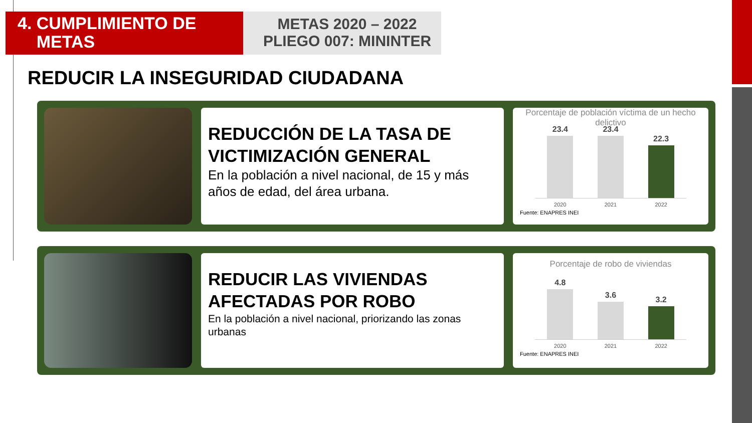4. CUMPLIMIENTO DE
METAS
METAS 2020 – 2022
PLIEGO 007: MININTER
REDUCIR LA INSEGURIDAD CIUDADANA
REDUCCIÓN DE LA TASA DE VICTIMIZACIÓN GENERAL
En la población a nivel nacional, de 15 y más años de edad, del área urbana.
Porcentaje de población víctima de un hecho delictivo
23.4
23.4
22.3
2020 2021 2022
Fuente: ENAPRES INEI
REDUCIR LAS VIVIENDAS AFECTADAS POR ROBO
En la población a nivel nacional, priorizando las zonas urbanas
Porcentaje de robo de viviendas
4.8
3.6
3.2
2020 2021 2022
Fuente: ENAPRES INEI